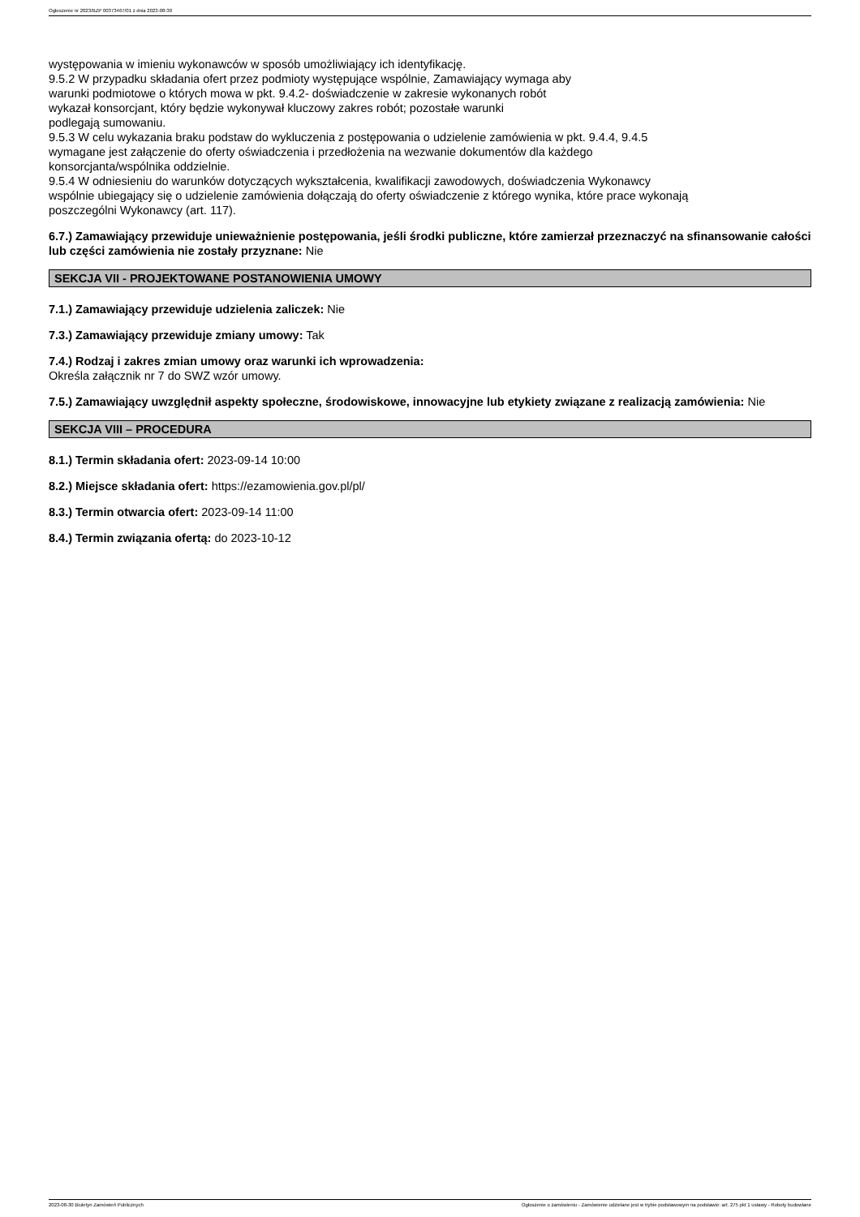Ogłoszenie nr 2023/BZP 00373467/01 z dnia 2023-08-30
występowania w imieniu wykonawców w sposób umożliwiający ich identyfikację.
9.5.2 W przypadku składania ofert przez podmioty występujące wspólnie, Zamawiający wymaga aby
warunki podmiotowe o których mowa w pkt. 9.4.2- doświadczenie w zakresie wykonanych robót
wykazał konsorcjant, który będzie wykonywał kluczowy zakres robót; pozostałe warunki
podlegają sumowaniu.
9.5.3 W celu wykazania braku podstaw do wykluczenia z postępowania o udzielenie zamówienia w pkt. 9.4.4, 9.4.5
wymagane jest załączenie do oferty oświadczenia i przedłożenia na wezwanie dokumentów dla każdego
konsorcjanta/wspólnika oddzielnie.
9.5.4 W odniesieniu do warunków dotyczących wykształcenia, kwalifikacji zawodowych, doświadczenia Wykonawcy
wspólnie ubiegający się o udzielenie zamówienia dołączają do oferty oświadczenie z którego wynika, które prace wykonają
poszczególni Wykonawcy (art. 117).
6.7.) Zamawiający przewiduje unieważnienie postępowania, jeśli środki publiczne, które zamierzał przeznaczyć na sfinansowanie całości lub części zamówienia nie zostały przyznane: Nie
SEKCJA VII - PROJEKTOWANE POSTANOWIENIA UMOWY
7.1.) Zamawiający przewiduje udzielenia zaliczek: Nie
7.3.) Zamawiający przewiduje zmiany umowy: Tak
7.4.) Rodzaj i zakres zmian umowy oraz warunki ich wprowadzenia:
Określa załącznik nr 7 do SWZ wzór umowy.
7.5.) Zamawiający uwzględnił aspekty społeczne, środowiskowe, innowacyjne lub etykiety związane z realizacją zamówienia: Nie
SEKCJA VIII – PROCEDURA
8.1.) Termin składania ofert: 2023-09-14 10:00
8.2.) Miejsce składania ofert: https://ezamowienia.gov.pl/pl/
8.3.) Termin otwarcia ofert: 2023-09-14 11:00
8.4.) Termin związania ofertą: do 2023-10-12
2023-08-30 Biuletyn Zamówień Publicznych Ogłoszenie o zamówieniu - Zamówienie udzielane jest w trybie podstawowym na podstawie: art. 275 pkt 1 ustawy - Roboty budowlane